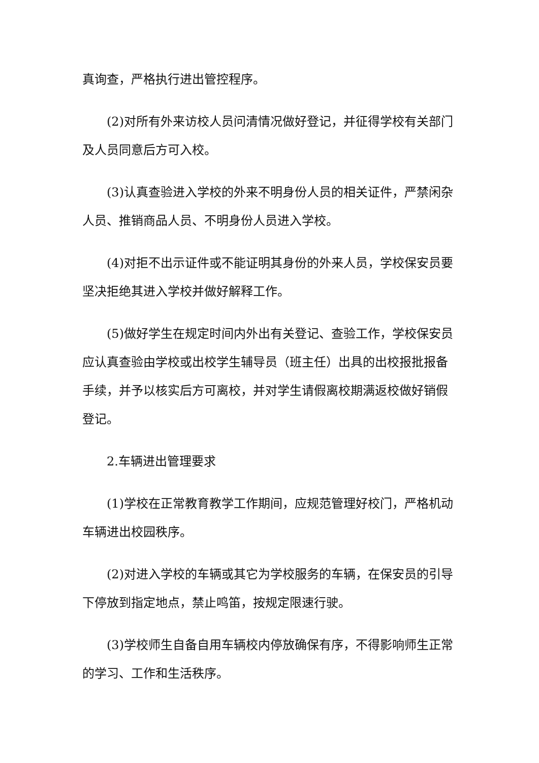真询查，严格执行进出管控程序。
(2)对所有外来访校人员问清情况做好登记，并征得学校有关部门及人员同意后方可入校。
(3)认真查验进入学校的外来不明身份人员的相关证件，严禁闲杂人员、推销商品人员、不明身份人员进入学校。
(4)对拒不出示证件或不能证明其身份的外来人员，学校保安员要坚决拒绝其进入学校并做好解释工作。
(5)做好学生在规定时间内外出有关登记、查验工作，学校保安员应认真查验由学校或出校学生辅导员（班主任）出具的出校报批报备手续，并予以核实后方可离校，并对学生请假离校期满返校做好销假登记。
2.车辆进出管理要求
(1)学校在正常教育教学工作期间，应规范管理好校门，严格机动车辆进出校园秩序。
(2)对进入学校的车辆或其它为学校服务的车辆，在保安员的引导下停放到指定地点，禁止鸣笛，按规定限速行驶。
(3)学校师生自备自用车辆校内停放确保有序，不得影响师生正常的学习、工作和生活秩序。